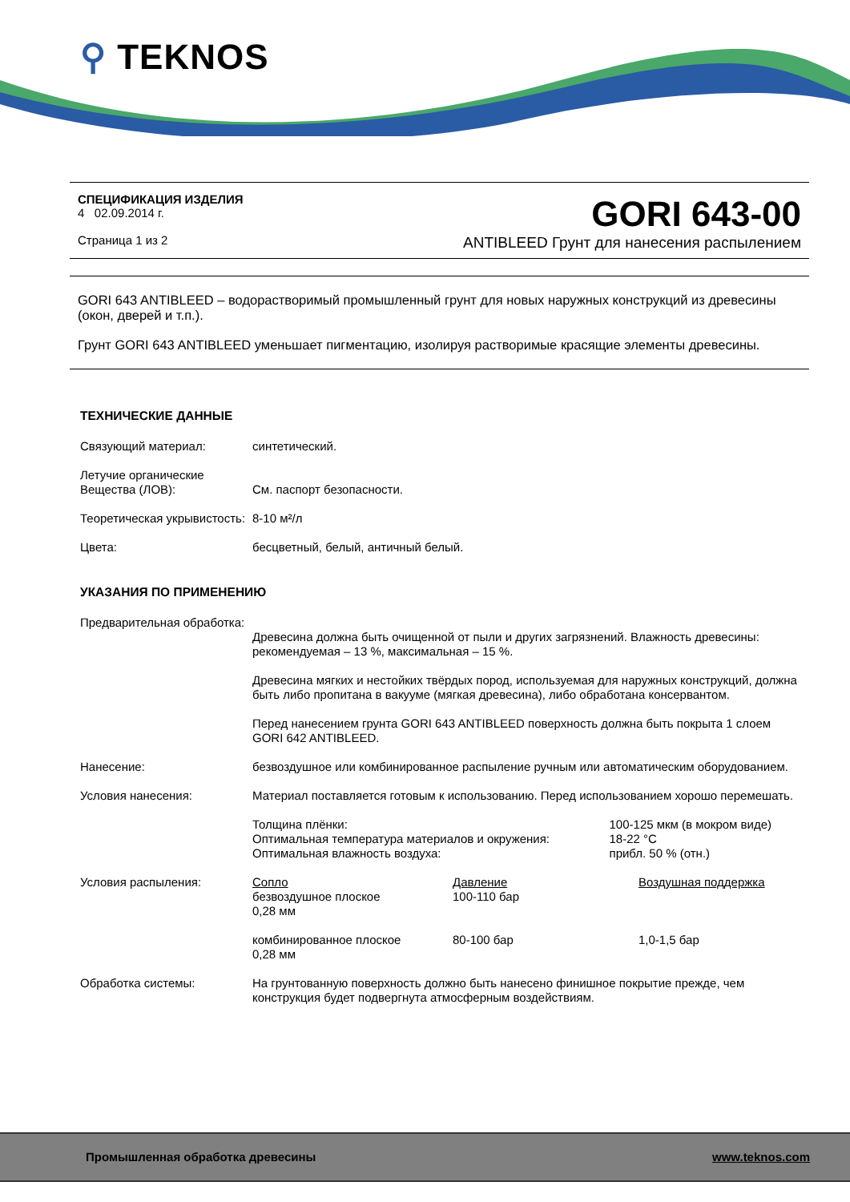⚲ TEKNOS
СПЕЦИФИКАЦИЯ ИЗДЕЛИЯ
4 02.09.2014 г.
Страница 1 из 2
GORI 643-00
ANTIBLEED Грунт для нанесения распылением
GORI 643 ANTIBLEED – водорастворимый промышленный грунт для новых наружных конструкций из древесины (окон, дверей и т.п.).
Грунт GORI 643 ANTIBLEED уменьшает пигментацию, изолируя растворимые красящие элементы древесины.
ТЕХНИЧЕСКИЕ ДАННЫЕ
| Связующий материал: | синтетический. |
| Летучие органические Вещества (ЛОВ): | См. паспорт безопасности. |
| Теоретическая укрывистость: | 8-10 м²/л |
| Цвета: | бесцветный, белый, античный белый. |
УКАЗАНИЯ ПО ПРИМЕНЕНИЮ
| Предварительная обработка: | Древесина должна быть очищенной от пыли и других загрязнений. Влажность древесины: рекомендуемая – 13 %, максимальная – 15 %. Древесина мягких и нестойких твёрдых пород, используемая для наружных конструкций, должна быть либо пропитана в вакууме (мягкая древесина), либо обработана консервантом. Перед нанесением грунта GORI 643 ANTIBLEED поверхность должна быть покрыта 1 слоем GORI 642 ANTIBLEED. |
| Нанесение: | безвоздушное или комбинированное распыление ручным или автоматическим оборудованием. |
| Условия нанесения: | Материал поставляется готовым к использованию. Перед использованием хорошо перемешать. / Толщина плёнки: Оптимальная температура материалов и окружения: Оптимальная влажность воздуха: / 100-125 мкм (в мокром виде) 18-22 °C прибл. 50 % (отн.) / |
| Условия распыления: | / Сопло безвоздушное плоское 0,28 мм / Давление 100-110 бар / Воздушная поддержка / / комбинированное плоское 0,28 мм / 80-100 бар / 1,0-1,5 бар / |
| Обработка системы: | На грунтованную поверхность должно быть нанесено финишное покрытие прежде, чем конструкция будет подвергнута атмосферным воздействиям. |
Промышленная обработка древесины www.teknos.com